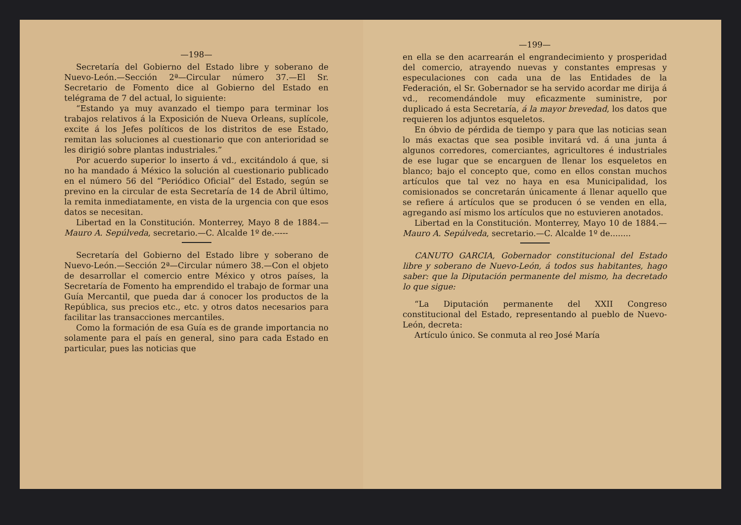—198—
Secretaría del Gobierno del Estado libre y soberano de Nuevo-León.—Sección 2ª—Circular número 37.—El Sr. Secretario de Fomento dice al Gobierno del Estado en telégrama de 7 del actual, lo siguiente:
“Estando ya muy avanzado el tiempo para terminar los trabajos relativos á la Exposición de Nueva Orleans, suplícole, excite á los Jefes políticos de los distritos de ese Estado, remitan las soluciones al cuestionario que con anterioridad se les dirigió sobre plantas industriales.”
Por acuerdo superior lo inserto á vd., excitándolo á que, si no ha mandado á México la solución al cuestionario publicado en el número 56 del “Periódico Oficial” del Estado, según se previno en la circular de esta Secretaría de 14 de Abril último, la remita inmediatamente, en vista de la urgencia con que esos datos se necesitan.
Libertad en la Constitución. Monterrey, Mayo 8 de 1884.—Mauro A. Sepúlveda, secretario.—C. Alcalde 1º de.-----
Secretaría del Gobierno del Estado libre y soberano de Nuevo-León.—Sección 2ª—Circular número 38.—Con el objeto de desarrollar el comercio entre México y otros países, la Secretaría de Fomento ha emprendido el trabajo de formar una Guía Mercantil, que pueda dar á conocer los productos de la República, sus precios etc., etc. y otros datos necesarios para facilitar las transacciones mercantiles.
Como la formación de esa Guía es de grande importancia no solamente para el país en general, sino para cada Estado en particular, pues las noticias que
—199—
en ella se den acarrearán el engrandecimiento y prosperidad del comercio, atrayendo nuevas y constantes empresas y especulaciones con cada una de las Entidades de la Federación, el Sr. Gobernador se ha servido acordar me dirija á vd., recomendándole muy eficazmente suministre, por duplicado á esta Secretaría, á la mayor brevedad, los datos que requieren los adjuntos esqueletos.
En óbvio de pérdida de tiempo y para que las noticias sean lo más exactas que sea posible invitará vd. á una junta á algunos corredores, comerciantes, agricultores é industriales de ese lugar que se encarguen de llenar los esqueletos en blanco; bajo el concepto que, como en ellos constan muchos artículos que tal vez no haya en esa Municipalidad, los comisionados se concretarán únicamente á llenar aquello que se refiere á artículos que se producen ó se venden en ella, agregando así mismo los artículos que no estuvieren anotados.
Libertad en la Constitución. Monterrey, Mayo 10 de 1884.—Mauro A. Sepúlveda, secretario.—C. Alcalde 1º de........
CANUTO GARCIA, Gobernador constitucional del Estado libre y soberano de Nuevo-León, á todos sus habitantes, hago saber: que la Diputación permanente del mismo, ha decretado lo que sigue:
“La Diputación permanente del XXII Congreso constitucional del Estado, representando al pueblo de Nuevo-León, decreta:
Artículo único. Se conmuta al reo José María